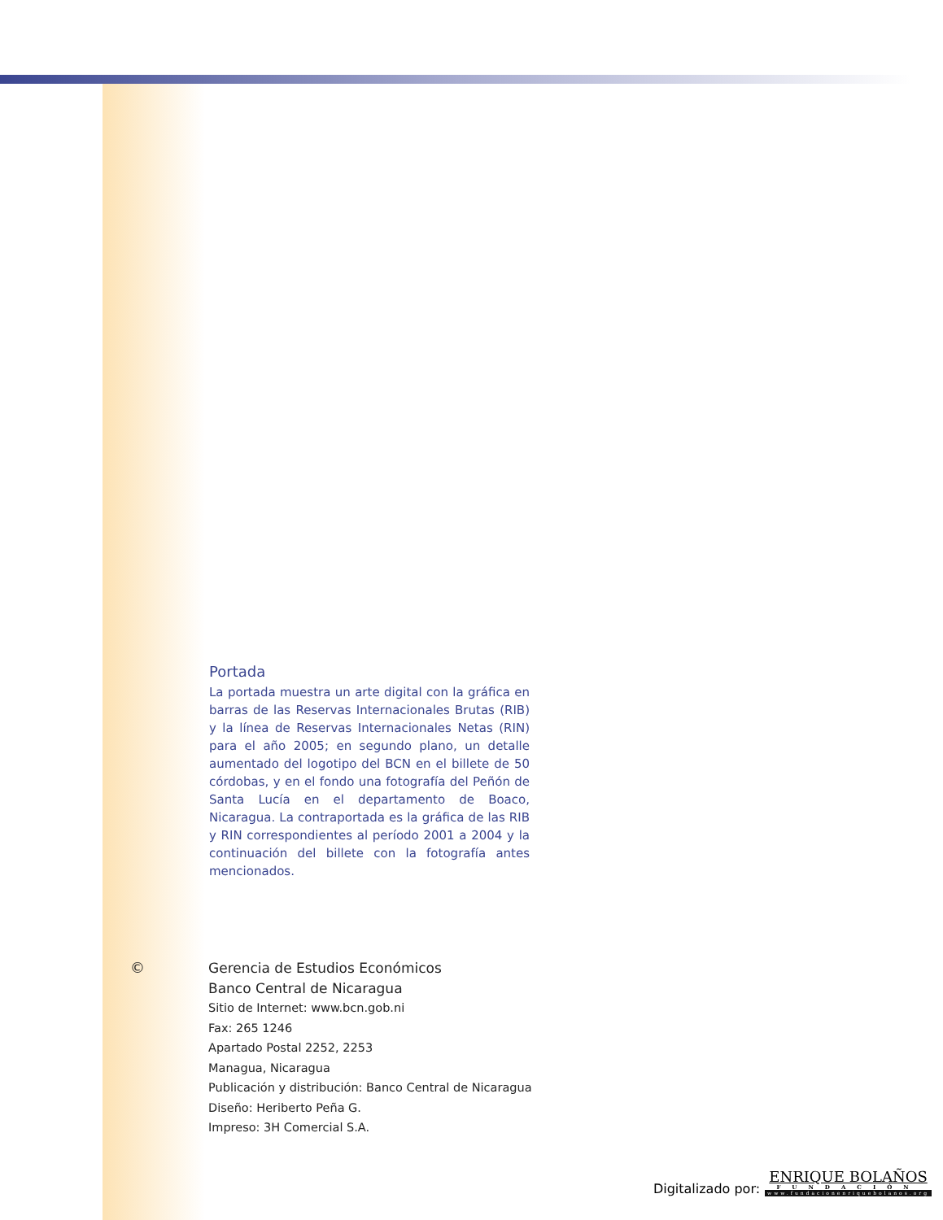Portada
La portada muestra un arte digital con la gráfica en barras de las Reservas Internacionales Brutas (RIB) y la línea de Reservas Internacionales Netas (RIN) para el año 2005; en segundo plano, un detalle aumentado del logotipo del BCN en el billete de 50 córdobas, y en el fondo una fotografía del Peñón de Santa Lucía en el departamento de Boaco, Nicaragua. La contraportada es la gráfica de las RIB y RIN correspondientes al período 2001 a 2004 y la continuación del billete con la fotografía antes mencionados.
© Gerencia de Estudios Económicos
Banco Central de Nicaragua
Sitio de Internet: www.bcn.gob.ni
Fax: 265 1246
Apartado Postal 2252, 2253
Managua, Nicaragua
Publicación y distribución: Banco Central de Nicaragua
Diseño: Heriberto Peña G.
Impreso: 3H Comercial S.A.
Digitalizado por:
ENRIQUE BOLAÑOS
FUNDACIÓN
www.fundacionenriquebolanos.org